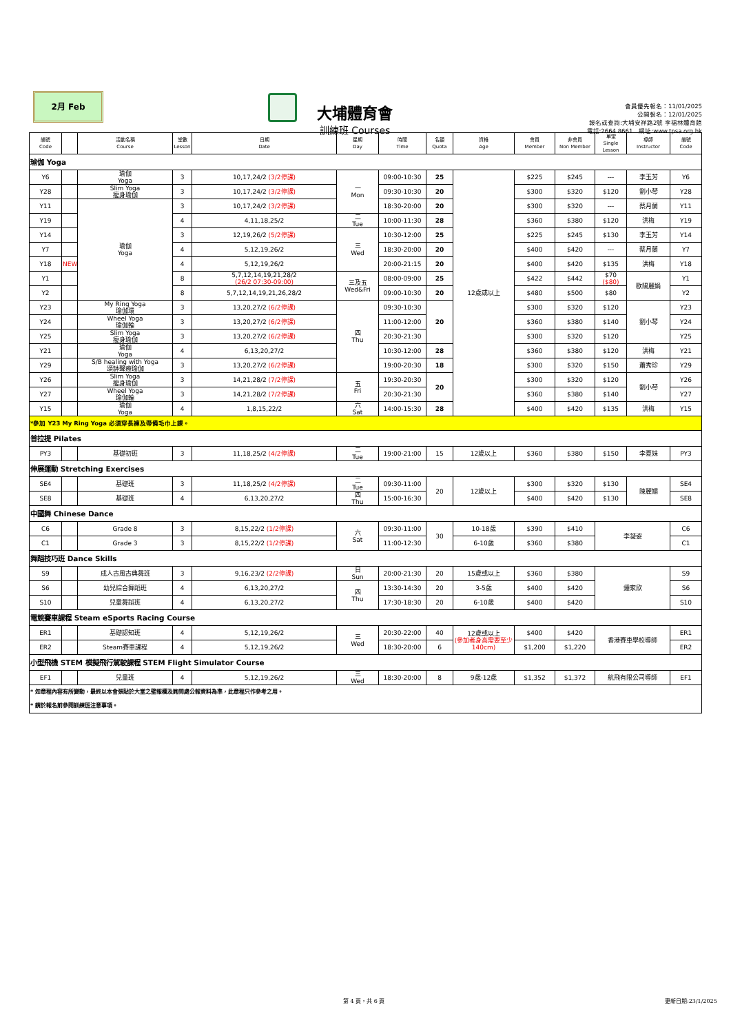2月 Feb
大埔體育會
訓練班 Courses
會員優先報名：11/01/2025
公開報名：12/01/2025
報名或查詢:大埔安祥路2號 李福林體育館
電話:2664 8661　網址:www.tpsa.org.hk
| 編號 Code | | 活動名稱 Course | 堂數 Lesson | 日期 Date | 星期 Day | 時間 Time | 名額 Quota | 資格 Age | 會員 Member | 非會員 Non Member | 單堂 Single Lesson | 導師 Instructor | 編號 Code |
| --- | --- | --- | --- | --- | --- | --- | --- | --- | --- | --- | --- | --- | --- |
| 瑜伽 Yoga | | | | | | | | | | | | | |
| Y6 | | 瑜伽 Yoga | 3 | 10,17,24/2 (3/2停課) | 一 Mon | 09:00-10:30 | 25 | 12歲或以上 | $225 | $245 | --- | 李玉芳 | Y6 |
| Y28 | | Slim Yoga 瘦身瑜伽 | 3 | 10,17,24/2 (3/2停課) | | 09:30-10:30 | 20 | | $300 | $320 | $120 | 劉小琴 | Y28 |
| Y11 | | 瑜伽 Yoga | 3 | 10,17,24/2 (3/2停課) | | 18:30-20:00 | 20 | | $300 | $320 | --- | 蔡月蘭 | Y11 |
| Y19 | | | 4 | 4,11,18,25/2 | 二 Tue | 10:00-11:30 | 28 | | $360 | $380 | $120 | 洪梅 | Y19 |
| Y14 | | | 3 | 12,19,26/2 (5/2停課) | 三 Wed | 10:30-12:00 | 25 | | $225 | $245 | $130 | 李玉芳 | Y14 |
| Y7 | | | 4 | 5,12,19,26/2 | | 18:30-20:00 | 20 | | $400 | $420 | --- | 蔡月蘭 | Y7 |
| Y18 | NEW | | 4 | 5,12,19,26/2 | | 20:00-21:15 | 20 | | $400 | $420 | $135 | 洪梅 | Y18 |
| Y1 | | | 8 | 5,7,12,14,19,21,28/2 (26/2 07:30-09:00) | 三及五 Wed&Fri | 08:00-09:00 | 25 | | $422 | $442 | $70 ($80) | 歐陽麗娟 | Y1 |
| Y2 | | | 8 | 5,7,12,14,19,21,26,28/2 | | 09:00-10:30 | 20 | | $480 | $500 | $80 | | Y2 |
| Y23 | | My Ring Yoga 瑜伽環 | 3 | 13,20,27/2 (6/2停課) | 四 Thu | 09:30-10:30 | 20 | | $300 | $320 | $120 | 劉小琴 | Y23 |
| Y24 | | Wheel Yoga 瑜伽輪 | 3 | 13,20,27/2 (6/2停課) | | 11:00-12:00 | | | $360 | $380 | $140 | | Y24 |
| Y25 | | Slim Yoga 瘦身瑜伽 | 3 | 13,20,27/2 (6/2停課) | | 20:30-21:30 | | | $300 | $320 | $120 | | Y25 |
| Y21 | | 瑜伽 Yoga | 4 | 6,13,20,27/2 | | 10:30-12:00 | 28 | | $360 | $380 | $120 | 洪梅 | Y21 |
| Y29 | | S/B healing with Yoga 頌缽聲療瑜伽 | 3 | 13,20,27/2 (6/2停課) | | 19:00-20:30 | 18 | | $300 | $320 | $150 | 蕭秀珍 | Y29 |
| Y26 | | Slim Yoga 瘦身瑜伽 | 3 | 14,21,28/2 (7/2停課) | 五 Fri | 19:30-20:30 | 20 | | $300 | $320 | $120 | 劉小琴 | Y26 |
| Y27 | | Wheel Yoga 瑜伽輪 | 3 | 14,21,28/2 (7/2停課) | | 20:30-21:30 | | | $360 | $380 | $140 | | Y27 |
| Y15 | | 瑜伽 Yoga | 4 | 1,8,15,22/2 | 六 Sat | 14:00-15:30 | 28 | | $400 | $420 | $135 | 洪梅 | Y15 |
| *參加 Y23 My Ring Yoga 必須穿長褲及帶備毛巾上課。 | | | | | | | | | | | | | |
| 普拉提 Pilates | | | | | | | | | | | | | |
| PY3 | | 基礎初班 | 3 | 11,18,25/2 (4/2停課) | 二 Tue | 19:00-21:00 | 15 | 12歲以上 | $360 | $380 | $150 | 李夏妹 | PY3 |
| 伸展運動 Stretching Exercises | | | | | | | | | | | | | |
| SE4 | | 基礎班 | 3 | 11,18,25/2 (4/2停課) | 二 Tue | 09:30-11:00 | 20 | 12歲以上 | $300 | $320 | $130 | 陳麗媚 | SE4 |
| SE8 | | 基礎班 | 4 | 6,13,20,27/2 | 四 Thu | 15:00-16:30 | | | $400 | $420 | $130 | | SE8 |
| 中國舞 Chinese Dance | | | | | | | | | | | | | |
| C6 | | Grade 8 | 3 | 8,15,22/2 (1/2停課) | 六 Sat | 09:30-11:00 | 30 | 10-18歲 | $390 | $410 | 李凝姿 | | C6 |
| C1 | | Grade 3 | 3 | 8,15,22/2 (1/2停課) | | 11:00-12:30 | | 6-10歲 | $360 | $380 | | | C1 |
| 舞蹈技巧班 Dance Skills | | | | | | | | | | | | | |
| S9 | | 成人古風古典舞班 | 3 | 9,16,23/2 (2/2停課) | 日 Sun | 20:00-21:30 | 20 | 15歲或以上 | $360 | $380 | 鍾家欣 | | S9 |
| S6 | | 幼兒綜合舞蹈班 | 4 | 6,13,20,27/2 | 四 Thu | 13:30-14:30 | 20 | 3-5歲 | $400 | $420 | | | S6 |
| S10 | | 兒童舞蹈班 | 4 | 6,13,20,27/2 | | 17:30-18:30 | 20 | 6-10歲 | $400 | $420 | | | S10 |
| 電競賽車課程 Steam eSports Racing Course | | | | | | | | | | | | | |
| ER1 | | 基礎認知班 | 4 | 5,12,19,26/2 | 三 Wed | 20:30-22:00 | 40 | 12歲或以上 (參加者身高需要至少140cm) | $400 | $420 | 香港賽車學校導師 | | ER1 |
| ER2 | | Steam賽車課程 | 4 | 5,12,19,26/2 | | 18:30-20:00 | 6 | | $1,200 | $1,220 | | | ER2 |
| 小型飛機 STEM 模擬飛行駕駛課程 STEM Flight Simulator Course | | | | | | | | | | | | | |
| EF1 | | 兒童班 | 4 | 5,12,19,26/2 | 三 Wed | 18:30-20:00 | 8 | 9歲-12歲 | $1,352 | $1,372 | 航飛有限公司導師 | | EF1 |
| * 如章程內容有所變動，最終以本會張貼於大堂之壁報欄及詢問處公報資料為準，此章程只作參考之用。 | | | | | | | | | | | | | |
| * 請於報名前參閱訓練班注意事項。 | | | | | | | | | | | | | |
第 4 頁，共 6 頁 更新日期:23/1/2025